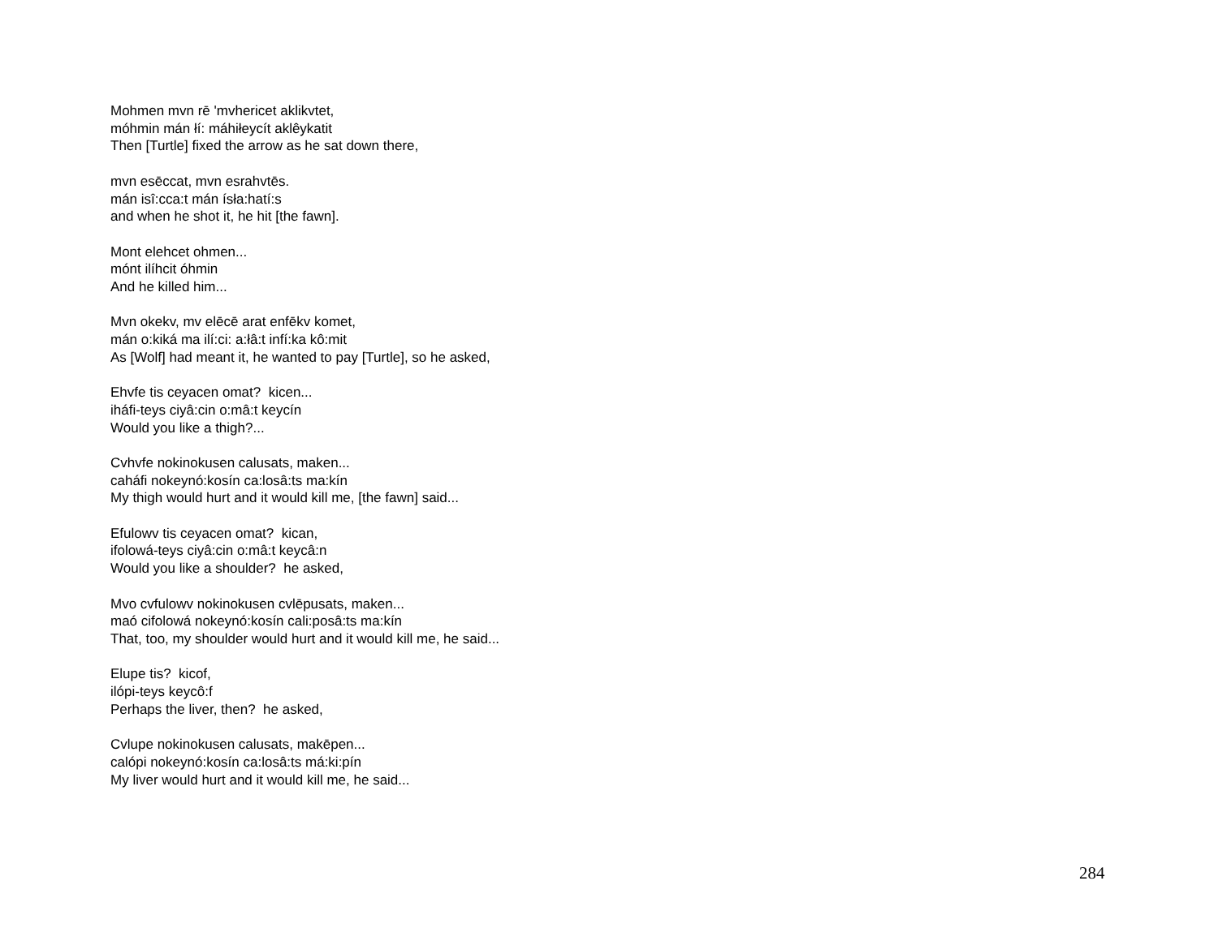Mohmen mvn rē 'mvhericet aklikvtet,
móhmin mán łí: máhiłeycít aklêykatit
Then [Turtle] fixed the arrow as he sat down there,
mvn esēccat, mvn esrahvtēs.
mán isî:cca:t mán ísła:hatí:s
and when he shot it, he hit [the fawn].
Mont elehcet ohmen...
mónt ilíhcit óhmin
And he killed him...
Mvn okekv, mv elēcē arat enfēkv komet,
mán o:kiká ma ilí:ci: a:łâ:t infí:ka kô:mit
As [Wolf] had meant it, he wanted to pay [Turtle], so he asked,
Ehvfe tis ceyacen omat? kicen...
iháfi-teys ciyâ:cin o:mâ:t keycín
Would you like a thigh?...
Cvhvfe nokinokusen calusats, maken...
caháfi nokeynó:kosín ca:losâ:ts ma:kín
My thigh would hurt and it would kill me, [the fawn] said...
Efulowv tis ceyacen omat? kican,
ifolowá-teys ciyâ:cin o:mâ:t keycâ:n
Would you like a shoulder? he asked,
Mvo cvfulowv nokinokusen cvlēpusats, maken...
maó cifolowá nokeynó:kosín cali:posâ:ts ma:kín
That, too, my shoulder would hurt and it would kill me, he said...
Elupe tis? kicof,
ilópi-teys keycô:f
Perhaps the liver, then? he asked,
Cvlupe nokinokusen calusats, makēpen...
calópi nokeynó:kosín ca:losâ:ts má:ki:pín
My liver would hurt and it would kill me, he said...
284